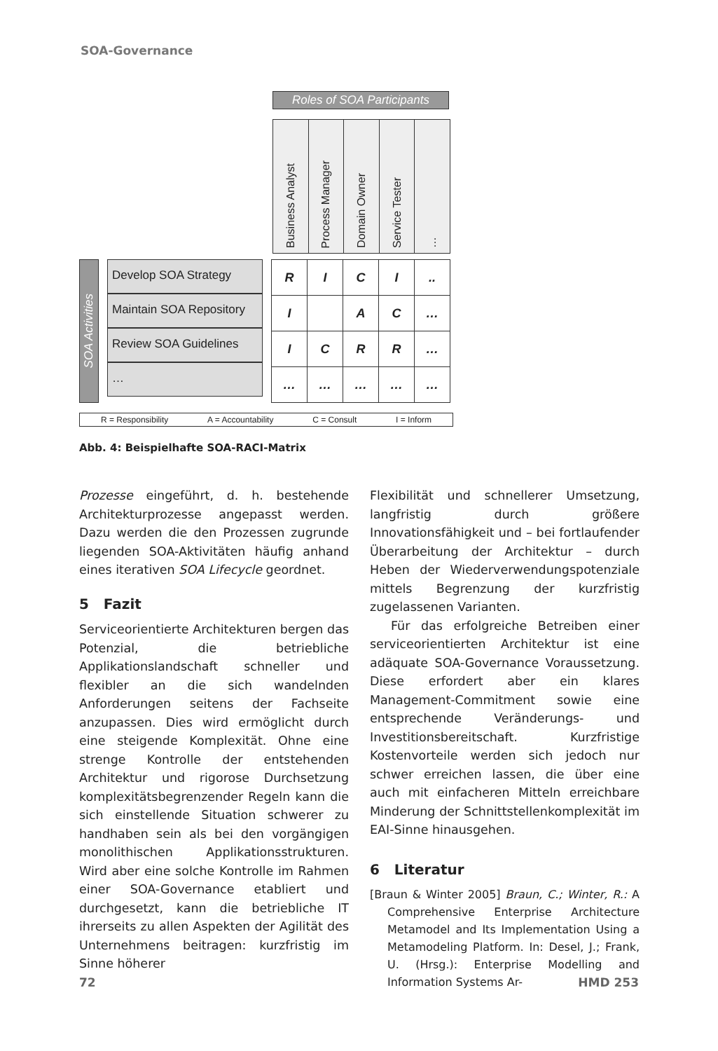SOA-Governance
Roles of SOA Participants
| Business Analyst | Process Manager | Domain Owner | Service Tester | … |
SOA Activities
Develop SOA Strategy
Maintain SOA Repository
Review SOA Guidelines
…
| R | I | C | I | .. |
| I | | A | C | … |
| I | C | R | R | … |
| … | … | … | … | … |
R = Responsibility A = Accountability C = Consult I = Inform
Abb. 4: Beispielhafte SOA-RACI-Matrix
Prozesse eingeführt, d. h. bestehende Architekturprozesse angepasst werden. Dazu werden die den Prozessen zugrunde liegenden SOA-Aktivitäten häufig anhand eines iterativen SOA Lifecycle geordnet.
5 Fazit
Serviceorientierte Architekturen bergen das Potenzial, die betriebliche Applikationslandschaft schneller und flexibler an die sich wandelnden Anforderungen seitens der Fachseite anzupassen. Dies wird ermöglicht durch eine steigende Komplexität. Ohne eine strenge Kontrolle der entstehenden Architektur und rigorose Durchsetzung komplexitätsbegrenzender Regeln kann die sich einstellende Situation schwerer zu handhaben sein als bei den vorgängigen monolithischen Applikationsstrukturen. Wird aber eine solche Kontrolle im Rahmen einer SOA-Governance etabliert und durchgesetzt, kann die betriebliche IT ihrerseits zu allen Aspekten der Agilität des Unternehmens beitragen: kurzfristig im Sinne höherer
Flexibilität und schnellerer Umsetzung, langfristig durch größere Innovationsfähigkeit und – bei fortlaufender Überarbeitung der Architektur – durch Heben der Wiederverwendungspotenziale mittels Begrenzung der kurzfristig zugelassenen Varianten.
Für das erfolgreiche Betreiben einer serviceorientierten Architektur ist eine adäquate SOA-Governance Voraussetzung. Diese erfordert aber ein klares Management-Commitment sowie eine entsprechende Veränderungs- und Investitionsbereitschaft. Kurzfristige Kostenvorteile werden sich jedoch nur schwer erreichen lassen, die über eine auch mit einfacheren Mitteln erreichbare Minderung der Schnittstellenkomplexität im EAI-Sinne hinausgehen.
6 Literatur
[Braun & Winter 2005] Braun, C.; Winter, R.: A Comprehensive Enterprise Architecture Metamodel and Its Implementation Using a Metamodeling Platform. In: Desel, J.; Frank, U. (Hrsg.): Enterprise Modelling and Information Systems Ar-
72 HMD 253